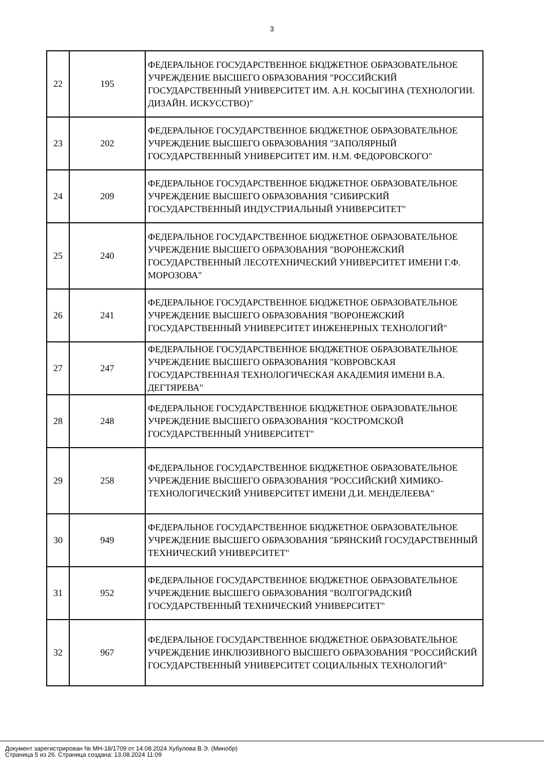3
| 22 | 195 | ФЕДЕРАЛЬНОЕ ГОСУДАРСТВЕННОЕ БЮДЖЕТНОЕ ОБРАЗОВАТЕЛЬНОЕ УЧРЕЖДЕНИЕ ВЫСШЕГО ОБРАЗОВАНИЯ "РОССИЙСКИЙ ГОСУДАРСТВЕННЫЙ УНИВЕРСИТЕТ ИМ. А.Н. КОСЫГИНА (ТЕХНОЛОГИИ. ДИЗАЙН. ИСКУССТВО)" |
| 23 | 202 | ФЕДЕРАЛЬНОЕ ГОСУДАРСТВЕННОЕ БЮДЖЕТНОЕ ОБРАЗОВАТЕЛЬНОЕ УЧРЕЖДЕНИЕ ВЫСШЕГО ОБРАЗОВАНИЯ "ЗАПОЛЯРНЫЙ ГОСУДАРСТВЕННЫЙ УНИВЕРСИТЕТ ИМ. Н.М. ФЕДОРОВСКОГО" |
| 24 | 209 | ФЕДЕРАЛЬНОЕ ГОСУДАРСТВЕННОЕ БЮДЖЕТНОЕ ОБРАЗОВАТЕЛЬНОЕ УЧРЕЖДЕНИЕ ВЫСШЕГО ОБРАЗОВАНИЯ "СИБИРСКИЙ ГОСУДАРСТВЕННЫЙ ИНДУСТРИАЛЬНЫЙ УНИВЕРСИТЕТ" |
| 25 | 240 | ФЕДЕРАЛЬНОЕ ГОСУДАРСТВЕННОЕ БЮДЖЕТНОЕ ОБРАЗОВАТЕЛЬНОЕ УЧРЕЖДЕНИЕ ВЫСШЕГО ОБРАЗОВАНИЯ "ВОРОНЕЖСКИЙ ГОСУДАРСТВЕННЫЙ ЛЕСОТЕХНИЧЕСКИЙ УНИВЕРСИТЕТ ИМЕНИ Г.Ф. МОРОЗОВА" |
| 26 | 241 | ФЕДЕРАЛЬНОЕ ГОСУДАРСТВЕННОЕ БЮДЖЕТНОЕ ОБРАЗОВАТЕЛЬНОЕ УЧРЕЖДЕНИЕ ВЫСШЕГО ОБРАЗОВАНИЯ "ВОРОНЕЖСКИЙ ГОСУДАРСТВЕННЫЙ УНИВЕРСИТЕТ ИНЖЕНЕРНЫХ ТЕХНОЛОГИЙ" |
| 27 | 247 | ФЕДЕРАЛЬНОЕ ГОСУДАРСТВЕННОЕ БЮДЖЕТНОЕ ОБРАЗОВАТЕЛЬНОЕ УЧРЕЖДЕНИЕ ВЫСШЕГО ОБРАЗОВАНИЯ "КОВРОВСКАЯ ГОСУДАРСТВЕННАЯ ТЕХНОЛОГИЧЕСКАЯ АКАДЕМИЯ ИМЕНИ В.А. ДЕГТЯРЕВА" |
| 28 | 248 | ФЕДЕРАЛЬНОЕ ГОСУДАРСТВЕННОЕ БЮДЖЕТНОЕ ОБРАЗОВАТЕЛЬНОЕ УЧРЕЖДЕНИЕ ВЫСШЕГО ОБРАЗОВАНИЯ "КОСТРОМСКОЙ ГОСУДАРСТВЕННЫЙ УНИВЕРСИТЕТ" |
| 29 | 258 | ФЕДЕРАЛЬНОЕ ГОСУДАРСТВЕННОЕ БЮДЖЕТНОЕ ОБРАЗОВАТЕЛЬНОЕ УЧРЕЖДЕНИЕ ВЫСШЕГО ОБРАЗОВАНИЯ "РОССИЙСКИЙ ХИМИКО-ТЕХНОЛОГИЧЕСКИЙ УНИВЕРСИТЕТ ИМЕНИ Д.И. МЕНДЕЛЕЕВА" |
| 30 | 949 | ФЕДЕРАЛЬНОЕ ГОСУДАРСТВЕННОЕ БЮДЖЕТНОЕ ОБРАЗОВАТЕЛЬНОЕ УЧРЕЖДЕНИЕ ВЫСШЕГО ОБРАЗОВАНИЯ "БРЯНСКИЙ ГОСУДАРСТВЕННЫЙ ТЕХНИЧЕСКИЙ УНИВЕРСИТЕТ" |
| 31 | 952 | ФЕДЕРАЛЬНОЕ ГОСУДАРСТВЕННОЕ БЮДЖЕТНОЕ ОБРАЗОВАТЕЛЬНОЕ УЧРЕЖДЕНИЕ ВЫСШЕГО ОБРАЗОВАНИЯ "ВОЛГОГРАДСКИЙ ГОСУДАРСТВЕННЫЙ ТЕХНИЧЕСКИЙ УНИВЕРСИТЕТ" |
| 32 | 967 | ФЕДЕРАЛЬНОЕ ГОСУДАРСТВЕННОЕ БЮДЖЕТНОЕ ОБРАЗОВАТЕЛЬНОЕ УЧРЕЖДЕНИЕ ИНКЛЮЗИВНОГО ВЫСШЕГО ОБРАЗОВАНИЯ "РОССИЙСКИЙ ГОСУДАРСТВЕННЫЙ УНИВЕРСИТЕТ СОЦИАЛЬНЫХ ТЕХНОЛОГИЙ" |
Документ зарегистрирован № МН-18/1709 от 14.08.2024 Хубулова В.Э. (Минобр)
Страница 5 из 26. Страница создана: 13.08.2024 11:09